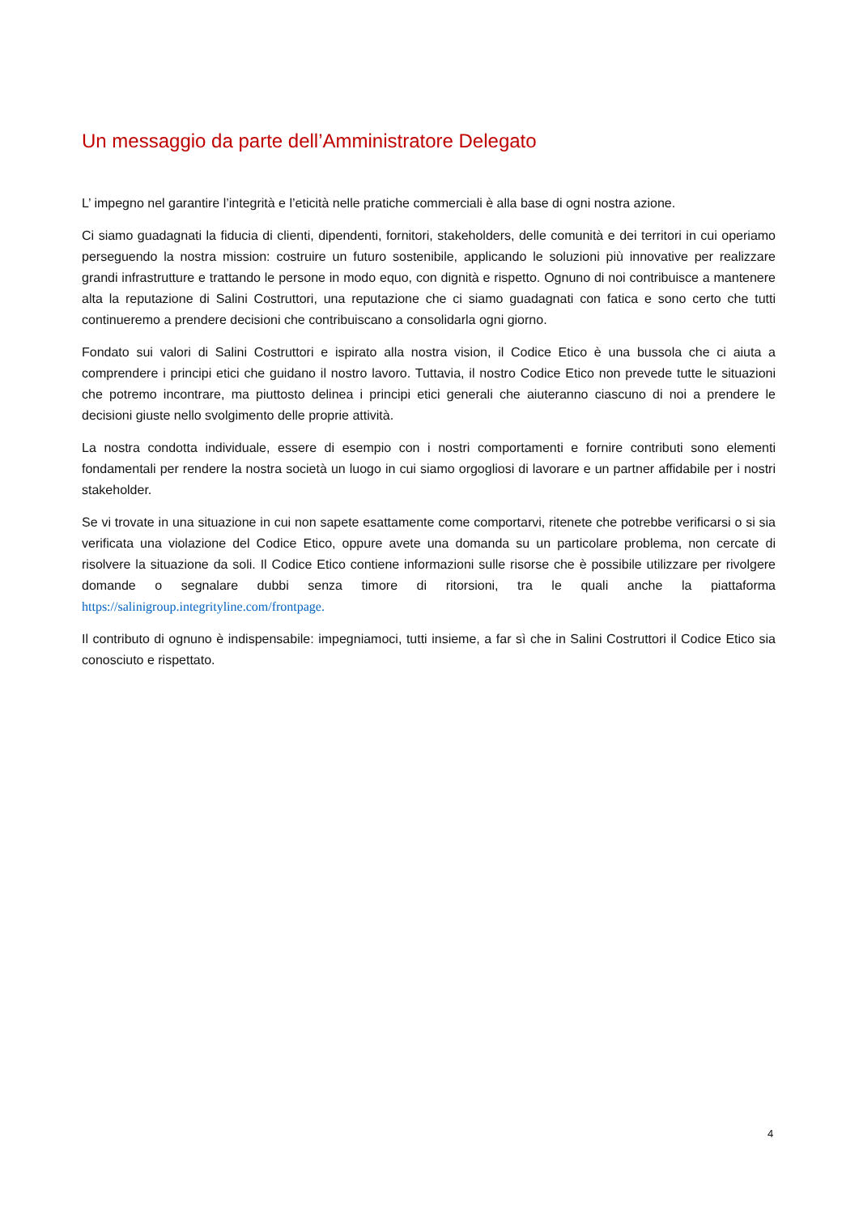Un messaggio da parte dell’Amministratore Delegato
L’ impegno nel garantire l’integrità e l’eticità nelle pratiche commerciali è alla base di ogni nostra azione.
Ci siamo guadagnati la fiducia di clienti, dipendenti, fornitori, stakeholders, delle comunità e dei territori in cui operiamo perseguendo la nostra mission: costruire un futuro sostenibile, applicando le soluzioni più innovative per realizzare grandi infrastrutture e trattando le persone in modo equo, con dignità e rispetto. Ognuno di noi contribuisce a mantenere alta la reputazione di Salini Costruttori, una reputazione che ci siamo guadagnati con fatica e sono certo che tutti continueremo a prendere decisioni che contribuiscano a consolidarla ogni giorno.
Fondato sui valori di Salini Costruttori e ispirato alla nostra vision, il Codice Etico è una bussola che ci aiuta a comprendere i principi etici che guidano il nostro lavoro. Tuttavia, il nostro Codice Etico non prevede tutte le situazioni che potremo incontrare, ma piuttosto delinea i principi etici generali che aiuteranno ciascuno di noi a prendere le decisioni giuste nello svolgimento delle proprie attività.
La nostra condotta individuale, essere di esempio con i nostri comportamenti e fornire contributi sono elementi fondamentali per rendere la nostra società un luogo in cui siamo orgogliosi di lavorare e un partner affidabile per i nostri stakeholder.
Se vi trovate in una situazione in cui non sapete esattamente come comportarvi, ritenete che potrebbe verificarsi o si sia verificata una violazione del Codice Etico, oppure avete una domanda su un particolare problema, non cercate di risolvere la situazione da soli. Il Codice Etico contiene informazioni sulle risorse che è possibile utilizzare per rivolgere domande o segnalare dubbi senza timore di ritorsioni, tra le quali anche la piattaforma https://salinigroup.integrityline.com/frontpage.
Il contributo di ognuno è indispensabile: impegniamoci, tutti insieme, a far sì che in Salini Costruttori il Codice Etico sia conosciuto e rispettato.
4